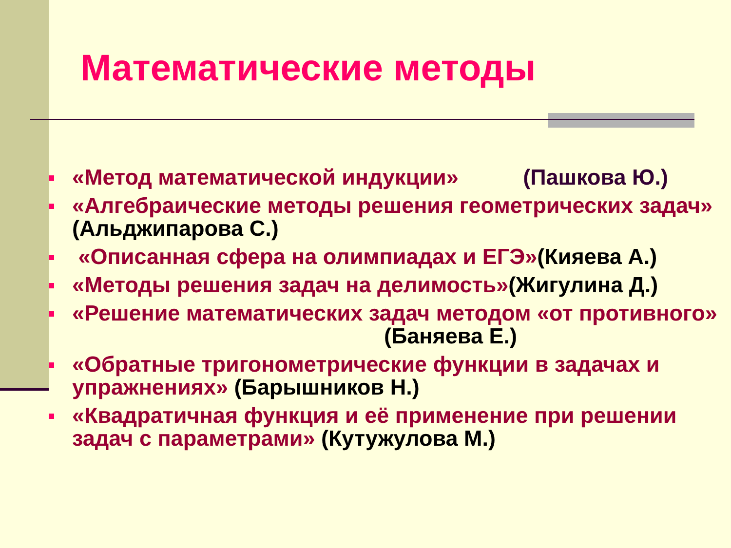Математические методы
«Метод математической индукции» (Пашкова Ю.)
«Алгебраические методы решения геометрических задач» (Альджипарова С.)
«Описанная сфера на олимпиадах и ЕГЭ»(Кияева А.)
«Методы решения задач на делимость»(Жигулина Д.)
«Решение математических задач методом «от противного» (Баняева Е.)
«Обратные тригонометрические функции в задачах и упражнениях» (Барышников Н.)
«Квадратичная функция и её применение при решении задач с параметрами» (Кутужулова М.)